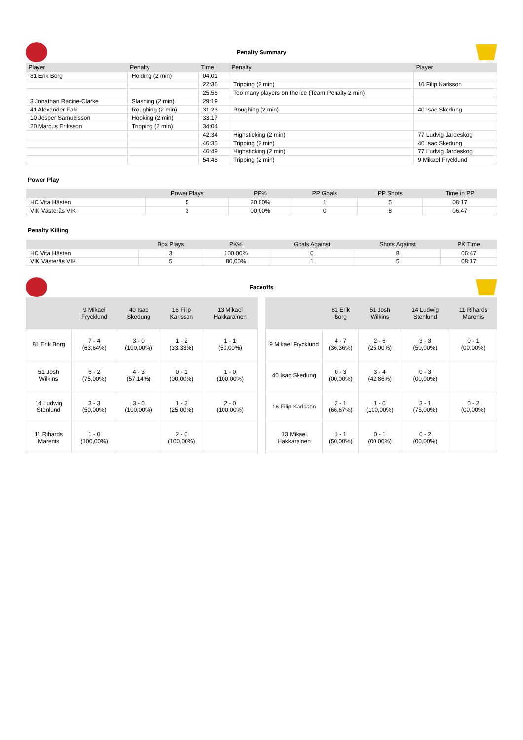Penalty Summary
| Player | Penalty | Time | Penalty | Player |
| --- | --- | --- | --- | --- |
| 81 Erik Borg | Holding (2 min) | 04:01 | | |
| | | 22:36 | Tripping (2 min) | 16 Filip Karlsson |
| | | 25:56 | Too many players on the ice (Team Penalty 2 min) | |
| 3 Jonathan Racine-Clarke | Slashing (2 min) | 29:19 | | |
| 41 Alexander Falk | Roughing (2 min) | 31:23 | Roughing (2 min) | 40 Isac Skedung |
| 10 Jesper Samuelsson | Hooking (2 min) | 33:17 | | |
| 20 Marcus Eriksson | Tripping (2 min) | 34:04 | | |
| | | 42:34 | Highsticking (2 min) | 77 Ludvig Jardeskog |
| | | 46:35 | Tripping (2 min) | 40 Isac Skedung |
| | | 46:49 | Highsticking (2 min) | 77 Ludvig Jardeskog |
| | | 54:48 | Tripping (2 min) | 9 Mikael Frycklund |
Power Play
| | Power Plays | PP% | PP Goals | PP Shots | Time in PP |
| --- | --- | --- | --- | --- | --- |
| HC Vita Hästen | 5 | 20,00% | 1 | 5 | 08:17 |
| VIK Västerås VIK | 3 | 00,00% | 0 | 8 | 06:47 |
Penalty Killing
| | Box Plays | PK% | Goals Against | Shots Against | PK Time |
| --- | --- | --- | --- | --- | --- |
| HC Vita Hästen | 3 | 100,00% | 0 | 8 | 06:47 |
| VIK Västerås VIK | 5 | 80,00% | 1 | 5 | 08:17 |
Faceoffs
| | 9 Mikael Frycklund | 40 Isac Skedung | 16 Filip Karlsson | 13 Mikael Hakkarainen |
| --- | --- | --- | --- | --- |
| 81 Erik Borg | 7 - 4 (63,64%) | 3 - 0 (100,00%) | 1 - 2 (33,33%) | 1 - 1 (50,00%) |
| 51 Josh Wilkins | 6 - 2 (75,00%) | 4 - 3 (57,14%) | 0 - 1 (00,00%) | 1 - 0 (100,00%) |
| 14 Ludwig Stenlund | 3 - 3 (50,00%) | 3 - 0 (100,00%) | 1 - 3 (25,00%) | 2 - 0 (100,00%) |
| 11 Rihards Marenis | 1 - 0 (100,00%) | | 2 - 0 (100,00%) | |
| | 81 Erik Borg | 51 Josh Wilkins | 14 Ludwig Stenlund | 11 Rihards Marenis |
| --- | --- | --- | --- | --- |
| 9 Mikael Frycklund | 4 - 7 (36,36%) | 2 - 6 (25,00%) | 3 - 3 (50,00%) | 0 - 1 (00,00%) |
| 40 Isac Skedung | 0 - 3 (00,00%) | 3 - 4 (42,86%) | 0 - 3 (00,00%) | |
| 16 Filip Karlsson | 2 - 1 (66,67%) | 1 - 0 (100,00%) | 3 - 1 (75,00%) | 0 - 2 (00,00%) |
| 13 Mikael Hakkarainen | 1 - 1 (50,00%) | 0 - 1 (00,00%) | 0 - 2 (00,00%) | |